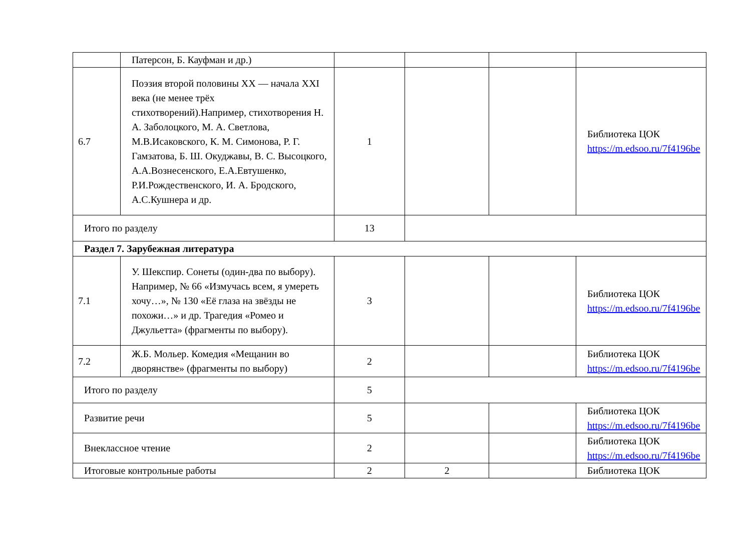| | Патерсон, Б. Кауфман и др.) | | | | |
| 6.7 | Поэзия второй половины XX — начала XXI века (не менее трёх стихотворений).Например, стихотворения Н. А. Заболоцкого, М. А. Светлова, М.В.Исаковского, К. М. Симонова, Р. Г. Гамзатова, Б. Ш. Окуджавы, В. С. Высоцкого, А.А.Вознесенского, Е.А.Евтушенко, Р.И.Рождественского, И. А. Бродского, А.С.Кушнера и др. | 1 | | | Библиотека ЦОК https://m.edsoo.ru/7f4196be |
| Итого по разделу | | 13 | | | |
| Раздел 7. Зарубежная литература | | | | | |
| 7.1 | У. Шекспир. Сонеты (один-два по выбору). Например, № 66 «Измучась всем, я умереть хочу…», № 130 «Её глаза на звёзды не похожи…» и др. Трагедия «Ромео и Джульетта» (фрагменты по выбору). | 3 | | | Библиотека ЦОК https://m.edsoo.ru/7f4196be |
| 7.2 | Ж.Б. Мольер. Комедия «Мещанин во дворянстве» (фрагменты по выбору) | 2 | | | Библиотека ЦОК https://m.edsoo.ru/7f4196be |
| Итого по разделу | | 5 | | | |
| Развитие речи | | 5 | | | Библиотека ЦОК https://m.edsoo.ru/7f4196be |
| Внеклассное чтение | | 2 | | | Библиотека ЦОК https://m.edsoo.ru/7f4196be |
| Итоговые контрольные работы | | 2 | 2 | | Библиотека ЦОК |